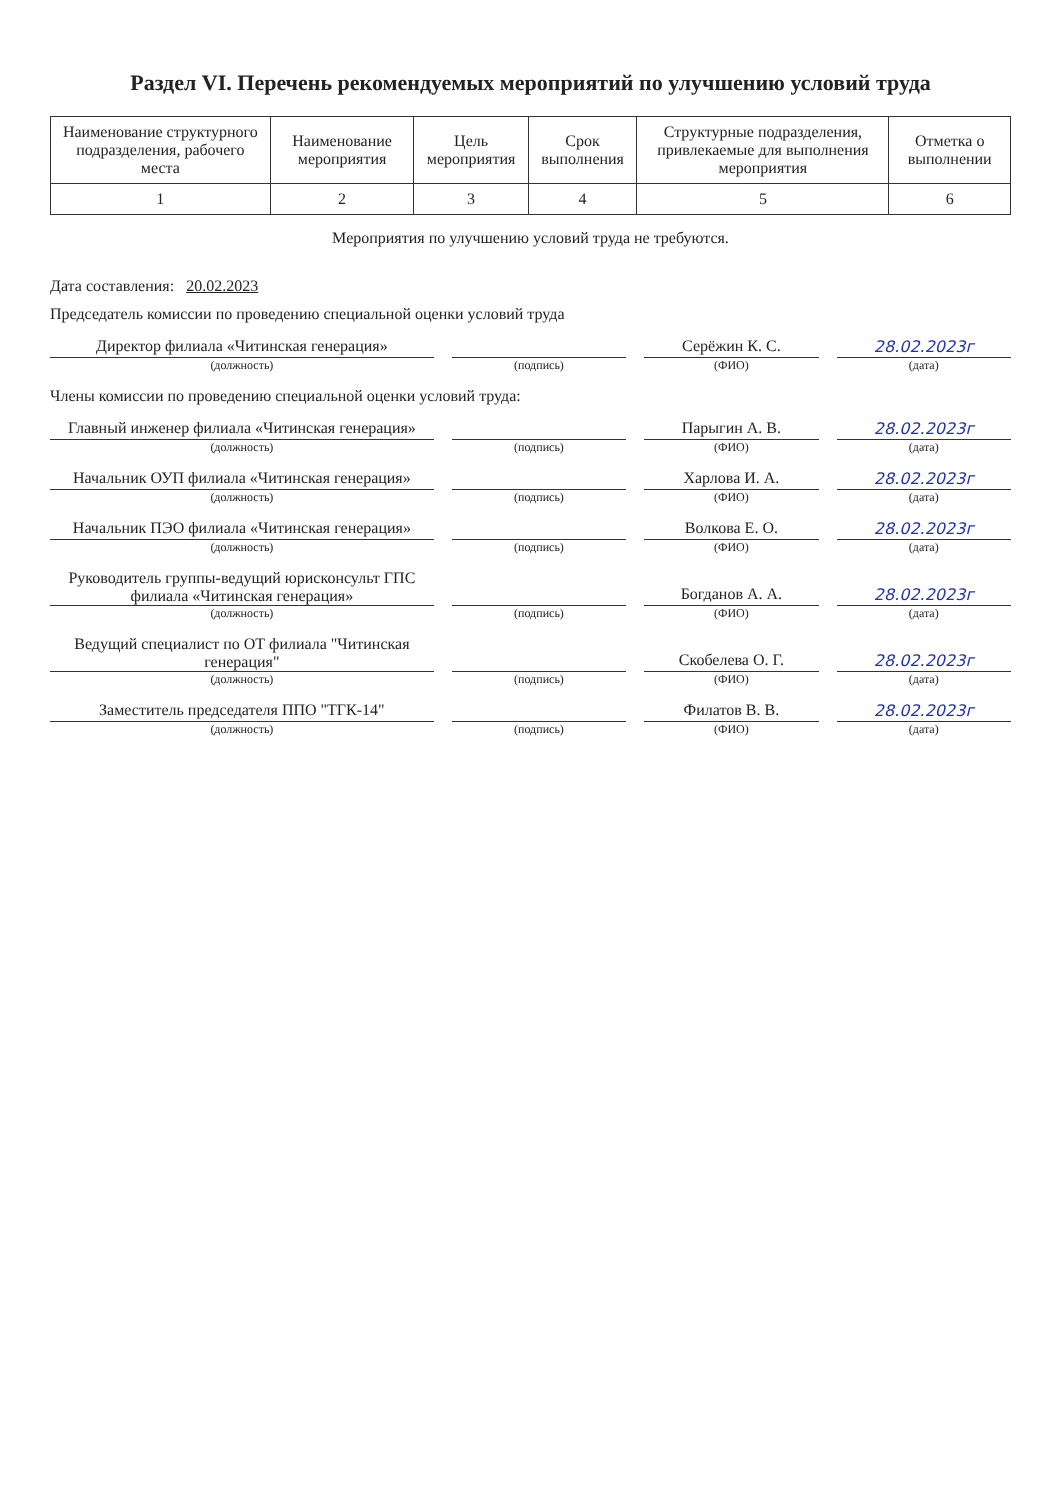Раздел VI. Перечень рекомендуемых мероприятий по улучшению условий труда
| Наименование структурного подразделения, рабочего места | Наименование мероприятия | Цель мероприятия | Срок выполнения | Структурные подразделения, привлекаемые для выполнения мероприятия | Отметка о выполнении |
| --- | --- | --- | --- | --- | --- |
| 1 | 2 | 3 | 4 | 5 | 6 |
Мероприятия по улучшению условий труда не требуются.
Дата составления: 20.02.2023
Председатель комиссии по проведению специальной оценки условий труда
Директор филиала «Читинская генерация»
(должность)
(подпись)
Серёжин К. С.
(ФИО)
28.02.2023г
(дата)
Члены комиссии по проведению специальной оценки условий труда:
Главный инженер филиала «Читинская генерация»
(должность)
(подпись)
Парыгин А. В.
(ФИО)
28.02.2023г
(дата)
Начальник ОУП филиала «Читинская генерация»
(должность)
(подпись)
Харлова И. А.
(ФИО)
28.02.2023г
(дата)
Начальник ПЭО филиала «Читинская генерация»
(должность)
(подпись)
Волкова Е. О.
(ФИО)
28.02.2023г
(дата)
Руководитель группы-ведущий юрисконсульт ГПС филиала «Читинская генерация»
(должность)
(подпись)
Богданов А. А.
(ФИО)
28.02.2023г
(дата)
Ведущий специалист по ОТ филиала "Читинская генерация"
(должность)
(подпись)
Скобелева О. Г.
(ФИО)
28.02.2023г
(дата)
Заместитель председателя ППО "ТГК-14"
(должность)
(подпись)
Филатов В. В.
(ФИО)
28.02.2023г
(дата)